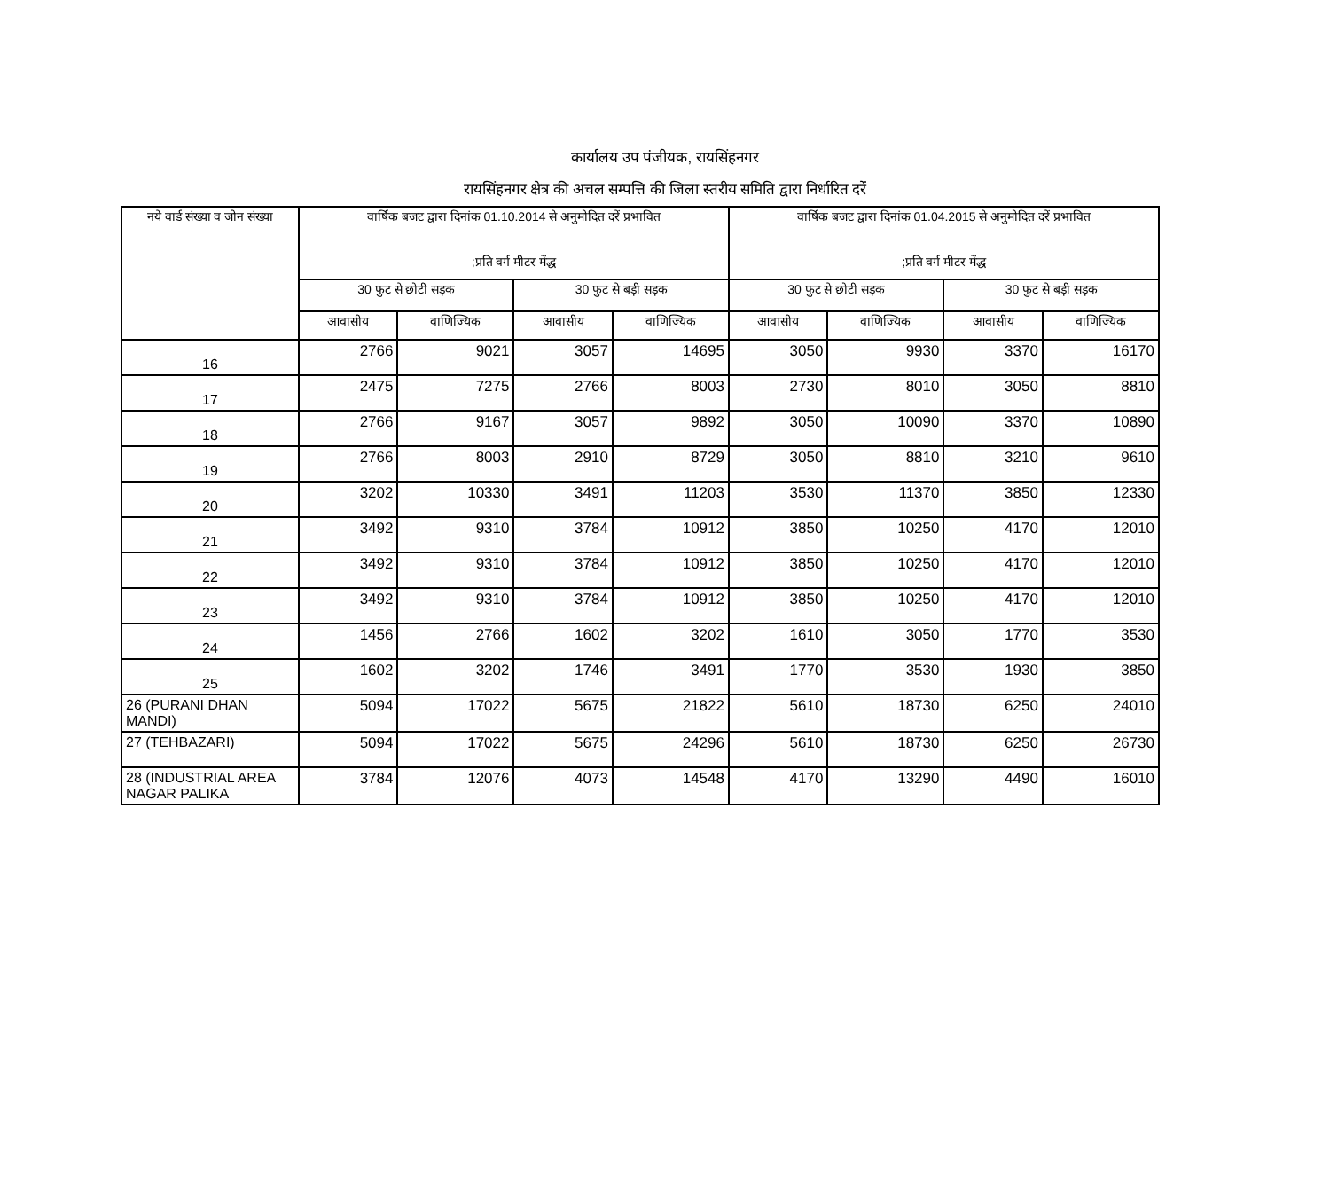कार्यालय उप पंजीयक, रायसिंहनगर
रायसिंहनगर क्षेत्र की अचल सम्पत्ति की जिला स्तरीय समिति द्वारा निर्धारित दरें
| नये वार्ड संख्या व जोन संख्या | वार्षिक बजट द्वारा दिनांक 01.10.2014 से अनुमोदित दरें प्रभावित ;प्रति वर्ग मीटर मेंद्ध | | | | वार्षिक बजट द्वारा दिनांक 01.04.2015 से अनुमोदित दरें प्रभावित ;प्रति वर्ग मीटर मेंद्ध | | | |
| --- | --- | --- | --- | --- | --- | --- | --- | --- |
| | 30 फुट से छोटी सड़क | | 30 फुट से बड़ी सड़क | | 30 फुट से छोटी सड़क | | 30 फुट से बड़ी सड़क | |
| | आवासीय | वाणिज्यिक | आवासीय | वाणिज्यिक | आवासीय | वाणिज्यिक | आवासीय | वाणिज्यिक |
| 16 | 2766 | 9021 | 3057 | 14695 | 3050 | 9930 | 3370 | 16170 |
| 17 | 2475 | 7275 | 2766 | 8003 | 2730 | 8010 | 3050 | 8810 |
| 18 | 2766 | 9167 | 3057 | 9892 | 3050 | 10090 | 3370 | 10890 |
| 19 | 2766 | 8003 | 2910 | 8729 | 3050 | 8810 | 3210 | 9610 |
| 20 | 3202 | 10330 | 3491 | 11203 | 3530 | 11370 | 3850 | 12330 |
| 21 | 3492 | 9310 | 3784 | 10912 | 3850 | 10250 | 4170 | 12010 |
| 22 | 3492 | 9310 | 3784 | 10912 | 3850 | 10250 | 4170 | 12010 |
| 23 | 3492 | 9310 | 3784 | 10912 | 3850 | 10250 | 4170 | 12010 |
| 24 | 1456 | 2766 | 1602 | 3202 | 1610 | 3050 | 1770 | 3530 |
| 25 | 1602 | 3202 | 1746 | 3491 | 1770 | 3530 | 1930 | 3850 |
| 26 (PURANI DHAN MANDI) | 5094 | 17022 | 5675 | 21822 | 5610 | 18730 | 6250 | 24010 |
| 27 (TEHBAZARI) | 5094 | 17022 | 5675 | 24296 | 5610 | 18730 | 6250 | 26730 |
| 28 (INDUSTRIAL AREA NAGAR PALIKA | 3784 | 12076 | 4073 | 14548 | 4170 | 13290 | 4490 | 16010 |